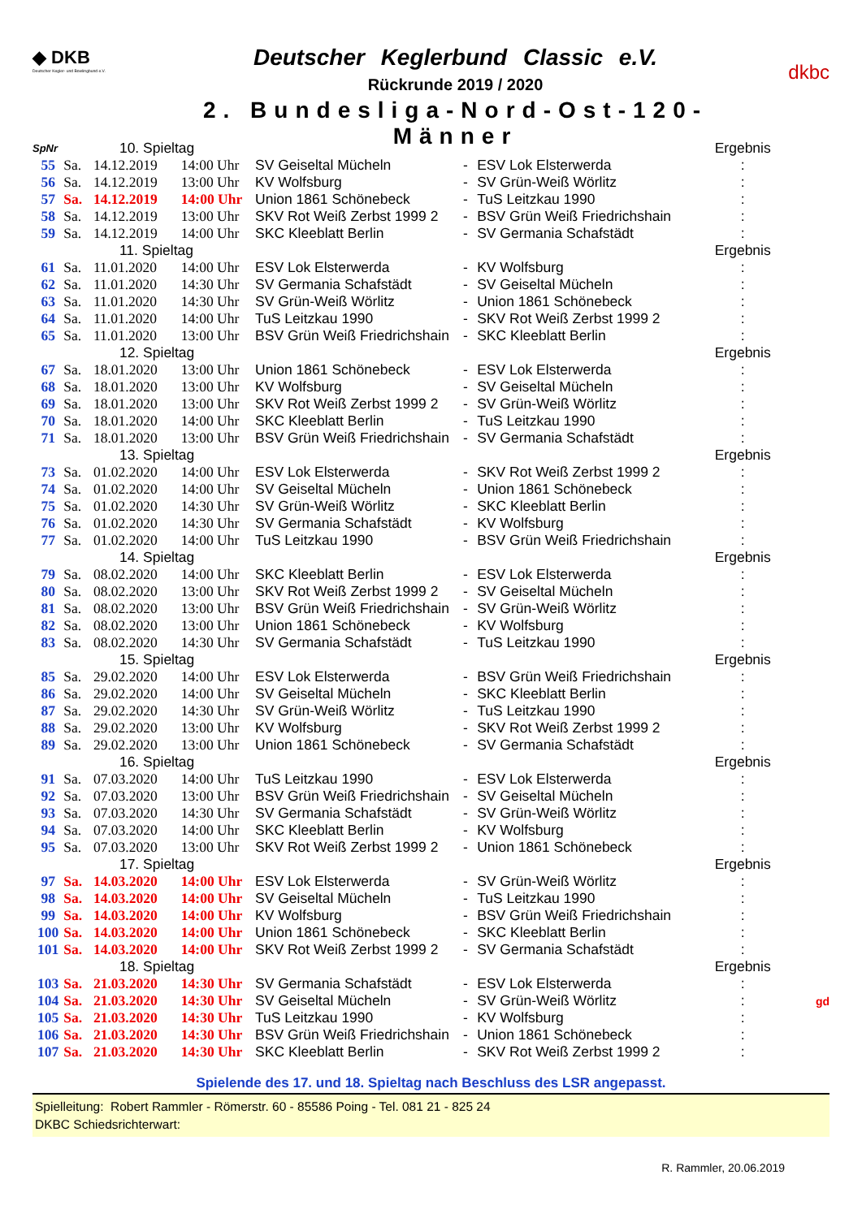◆ DKB
Deutscher Kegler- und Bowlingbund e.V.
Deutscher Keglerbund Classic e.V.
Rückrunde 2019 / 2020
2. Bundesliga-Nord-Ost-120-Männer
dkbc
| SpNr | | 10. Spieltag | | | | | Ergebnis | |
| 55 | Sa. | 14.12.2019 | 14:00 Uhr | SV Geiseltal Mücheln | - | ESV Lok Elsterwerda | : | |
| 56 | Sa. | 14.12.2019 | 13:00 Uhr | KV Wolfsburg | - | SV Grün-Weiß Wörlitz | : | |
| 57 | Sa. | 14.12.2019 | 14:00 Uhr | Union 1861 Schönebeck | - | TuS Leitzkau 1990 | : | |
| 58 | Sa. | 14.12.2019 | 13:00 Uhr | SKV Rot Weiß Zerbst 1999 2 | - | BSV Grün Weiß Friedrichshain | : | |
| 59 | Sa. | 14.12.2019 | 14:00 Uhr | SKC Kleeblatt Berlin | - | SV Germania Schafstädt | : | |
| | | 11. Spieltag | | | | | Ergebnis | |
| 61 | Sa. | 11.01.2020 | 14:00 Uhr | ESV Lok Elsterwerda | - | KV Wolfsburg | : | |
| 62 | Sa. | 11.01.2020 | 14:30 Uhr | SV Germania Schafstädt | - | SV Geiseltal Mücheln | : | |
| 63 | Sa. | 11.01.2020 | 14:30 Uhr | SV Grün-Weiß Wörlitz | - | Union 1861 Schönebeck | : | |
| 64 | Sa. | 11.01.2020 | 14:00 Uhr | TuS Leitzkau 1990 | - | SKV Rot Weiß Zerbst 1999 2 | : | |
| 65 | Sa. | 11.01.2020 | 13:00 Uhr | BSV Grün Weiß Friedrichshain | - | SKC Kleeblatt Berlin | : | |
| | | 12. Spieltag | | | | | Ergebnis | |
| 67 | Sa. | 18.01.2020 | 13:00 Uhr | Union 1861 Schönebeck | - | ESV Lok Elsterwerda | : | |
| 68 | Sa. | 18.01.2020 | 13:00 Uhr | KV Wolfsburg | - | SV Geiseltal Mücheln | : | |
| 69 | Sa. | 18.01.2020 | 13:00 Uhr | SKV Rot Weiß Zerbst 1999 2 | - | SV Grün-Weiß Wörlitz | : | |
| 70 | Sa. | 18.01.2020 | 14:00 Uhr | SKC Kleeblatt Berlin | - | TuS Leitzkau 1990 | : | |
| 71 | Sa. | 18.01.2020 | 13:00 Uhr | BSV Grün Weiß Friedrichshain | - | SV Germania Schafstädt | : | |
| | | 13. Spieltag | | | | | Ergebnis | |
| 73 | Sa. | 01.02.2020 | 14:00 Uhr | ESV Lok Elsterwerda | - | SKV Rot Weiß Zerbst 1999 2 | : | |
| 74 | Sa. | 01.02.2020 | 14:00 Uhr | SV Geiseltal Mücheln | - | Union 1861 Schönebeck | : | |
| 75 | Sa. | 01.02.2020 | 14:30 Uhr | SV Grün-Weiß Wörlitz | - | SKC Kleeblatt Berlin | : | |
| 76 | Sa. | 01.02.2020 | 14:30 Uhr | SV Germania Schafstädt | - | KV Wolfsburg | : | |
| 77 | Sa. | 01.02.2020 | 14:00 Uhr | TuS Leitzkau 1990 | - | BSV Grün Weiß Friedrichshain | : | |
| | | 14. Spieltag | | | | | Ergebnis | |
| 79 | Sa. | 08.02.2020 | 14:00 Uhr | SKC Kleeblatt Berlin | - | ESV Lok Elsterwerda | : | |
| 80 | Sa. | 08.02.2020 | 13:00 Uhr | SKV Rot Weiß Zerbst 1999 2 | - | SV Geiseltal Mücheln | : | |
| 81 | Sa. | 08.02.2020 | 13:00 Uhr | BSV Grün Weiß Friedrichshain | - | SV Grün-Weiß Wörlitz | : | |
| 82 | Sa. | 08.02.2020 | 13:00 Uhr | Union 1861 Schönebeck | - | KV Wolfsburg | : | |
| 83 | Sa. | 08.02.2020 | 14:30 Uhr | SV Germania Schafstädt | - | TuS Leitzkau 1990 | : | |
| | | 15. Spieltag | | | | | Ergebnis | |
| 85 | Sa. | 29.02.2020 | 14:00 Uhr | ESV Lok Elsterwerda | - | BSV Grün Weiß Friedrichshain | : | |
| 86 | Sa. | 29.02.2020 | 14:00 Uhr | SV Geiseltal Mücheln | - | SKC Kleeblatt Berlin | : | |
| 87 | Sa. | 29.02.2020 | 14:30 Uhr | SV Grün-Weiß Wörlitz | - | TuS Leitzkau 1990 | : | |
| 88 | Sa. | 29.02.2020 | 13:00 Uhr | KV Wolfsburg | - | SKV Rot Weiß Zerbst 1999 2 | : | |
| 89 | Sa. | 29.02.2020 | 13:00 Uhr | Union 1861 Schönebeck | - | SV Germania Schafstädt | : | |
| | | 16. Spieltag | | | | | Ergebnis | |
| 91 | Sa. | 07.03.2020 | 14:00 Uhr | TuS Leitzkau 1990 | - | ESV Lok Elsterwerda | : | |
| 92 | Sa. | 07.03.2020 | 13:00 Uhr | BSV Grün Weiß Friedrichshain | - | SV Geiseltal Mücheln | : | |
| 93 | Sa. | 07.03.2020 | 14:30 Uhr | SV Germania Schafstädt | - | SV Grün-Weiß Wörlitz | : | |
| 94 | Sa. | 07.03.2020 | 14:00 Uhr | SKC Kleeblatt Berlin | - | KV Wolfsburg | : | |
| 95 | Sa. | 07.03.2020 | 13:00 Uhr | SKV Rot Weiß Zerbst 1999 2 | - | Union 1861 Schönebeck | : | |
| | | 17. Spieltag | | | | | Ergebnis | |
| 97 | Sa. | 14.03.2020 | 14:00 Uhr | ESV Lok Elsterwerda | - | SV Grün-Weiß Wörlitz | : | |
| 98 | Sa. | 14.03.2020 | 14:00 Uhr | SV Geiseltal Mücheln | - | TuS Leitzkau 1990 | : | |
| 99 | Sa. | 14.03.2020 | 14:00 Uhr | KV Wolfsburg | - | BSV Grün Weiß Friedrichshain | : | |
| 100 | Sa. | 14.03.2020 | 14:00 Uhr | Union 1861 Schönebeck | - | SKC Kleeblatt Berlin | : | |
| 101 | Sa. | 14.03.2020 | 14:00 Uhr | SKV Rot Weiß Zerbst 1999 2 | - | SV Germania Schafstädt | : | |
| | | 18. Spieltag | | | | | Ergebnis | |
| 103 | Sa. | 21.03.2020 | 14:30 Uhr | SV Germania Schafstädt | - | ESV Lok Elsterwerda | : | |
| 104 | Sa. | 21.03.2020 | 14:30 Uhr | SV Geiseltal Mücheln | - | SV Grün-Weiß Wörlitz | : | gd |
| 105 | Sa. | 21.03.2020 | 14:30 Uhr | TuS Leitzkau 1990 | - | KV Wolfsburg | : | |
| 106 | Sa. | 21.03.2020 | 14:30 Uhr | BSV Grün Weiß Friedrichshain | - | Union 1861 Schönebeck | : | |
| 107 | Sa. | 21.03.2020 | 14:30 Uhr | SKC Kleeblatt Berlin | - | SKV Rot Weiß Zerbst 1999 2 | : | |
Spielende des 17. und 18. Spieltag nach Beschluss des LSR angepasst.
Spielleitung: Robert Rammler - Römerstr. 60 - 85586 Poing - Tel. 081 21 - 825 24
DKBC Schiedsrichterwart:
R. Rammler, 20.06.2019